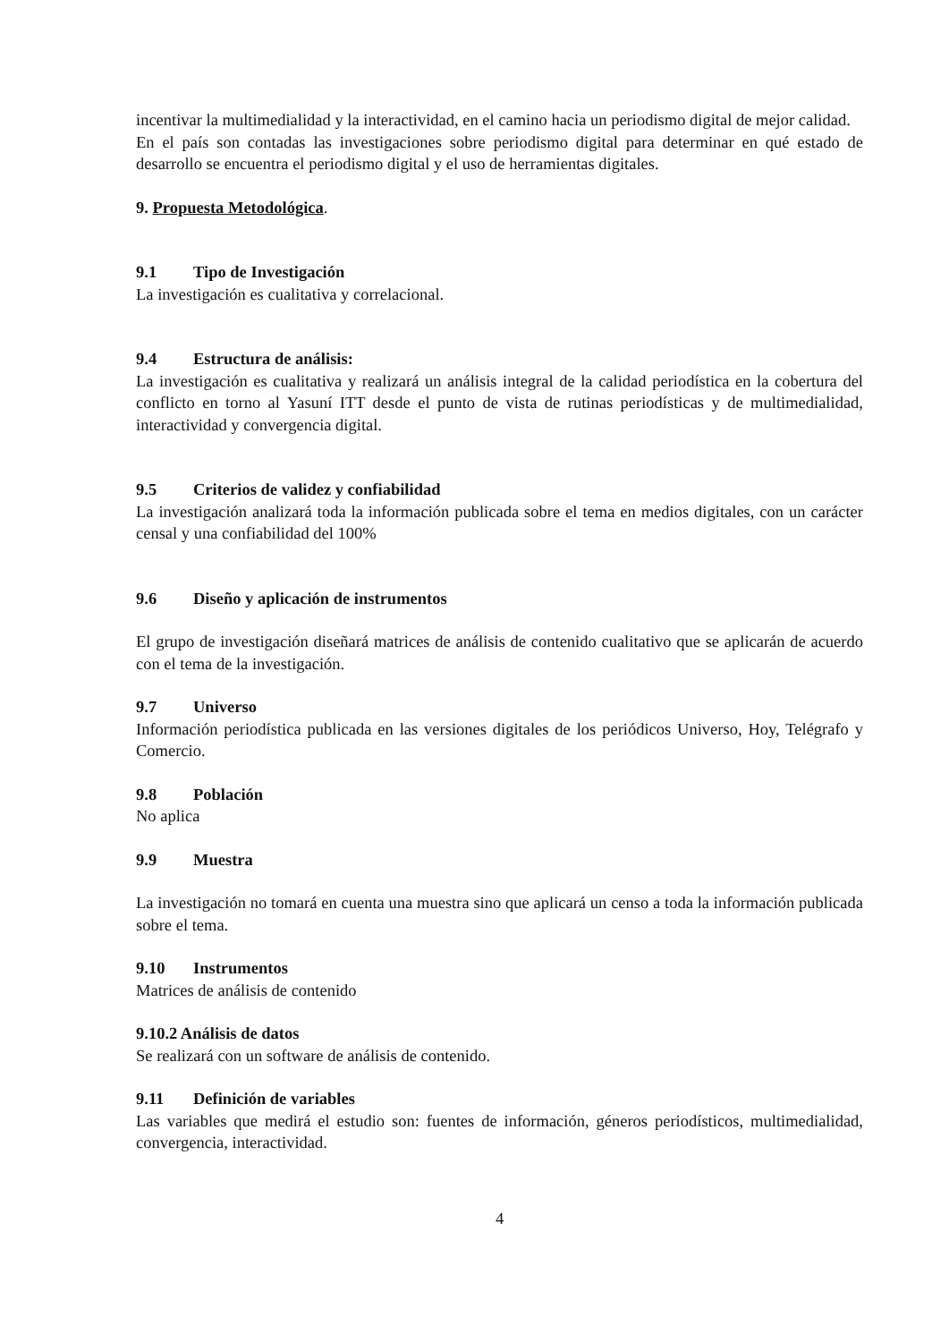incentivar la multimedialidad y la interactividad, en el camino hacia un periodismo digital de mejor calidad.
En el país son contadas las investigaciones sobre periodismo digital para determinar en qué estado de desarrollo se encuentra el periodismo digital y el uso de herramientas digitales.
9. Propuesta Metodológica.
9.1 Tipo de Investigación
La investigación es cualitativa y correlacional.
9.4 Estructura de análisis:
La investigación es cualitativa y realizará un análisis integral de la calidad periodística en la cobertura del conflicto en torno al Yasuní ITT desde el punto de vista de rutinas periodísticas y de multimedialidad, interactividad y convergencia digital.
9.5 Criterios de validez y confiabilidad
La investigación analizará toda la información publicada sobre el tema en medios digitales, con un carácter censal y una confiabilidad del 100%
9.6 Diseño y aplicación de instrumentos
El grupo de investigación diseñará matrices de análisis de contenido cualitativo que se aplicarán de acuerdo con el tema de la investigación.
9.7 Universo
Información periodística publicada en las versiones digitales de los periódicos Universo, Hoy, Telégrafo y Comercio.
9.8 Población
No aplica
9.9 Muestra
La investigación no tomará en cuenta una muestra sino que aplicará un censo a toda la información publicada sobre el tema.
9.10 Instrumentos
Matrices de análisis de contenido
9.10.2 Análisis de datos
Se realizará con un software de análisis de contenido.
9.11 Definición de variables
Las variables que medirá el estudio son: fuentes de información, géneros periodísticos, multimedialidad, convergencia, interactividad.
4